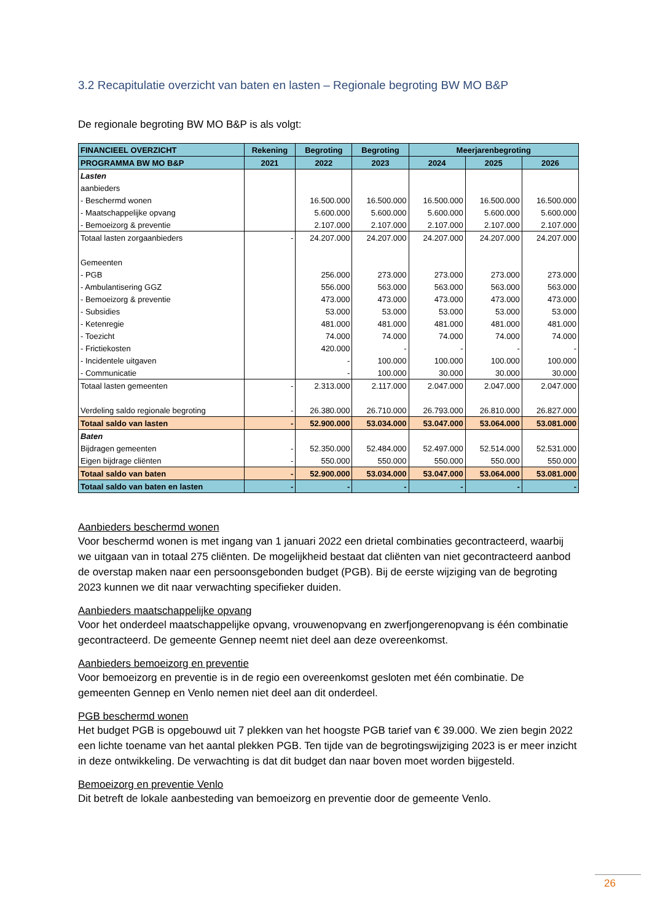3.2 Recapitulatie overzicht van baten en lasten – Regionale begroting BW MO B&P
De regionale begroting BW MO B&P is als volgt:
| FINANCIEEL OVERZICHT | Rekening | Begroting | Begroting | Meerjarenbegroting | | |
| --- | --- | --- | --- | --- | --- | --- |
| PROGRAMMA BW MO B&P | 2021 | 2022 | 2023 | 2024 | 2025 | 2026 |
| Lasten | | | | | | |
| aanbieders | | | | | | |
| - Beschermd wonen | | 16.500.000 | 16.500.000 | 16.500.000 | 16.500.000 | 16.500.000 |
| - Maatschappelijke opvang | | 5.600.000 | 5.600.000 | 5.600.000 | 5.600.000 | 5.600.000 |
| - Bemoeizorg & preventie | | 2.107.000 | 2.107.000 | 2.107.000 | 2.107.000 | 2.107.000 |
| Totaal lasten zorgaanbieders | - | 24.207.000 | 24.207.000 | 24.207.000 | 24.207.000 | 24.207.000 |
| Gemeenten | | | | | | |
| - PGB | | 256.000 | 273.000 | 273.000 | 273.000 | 273.000 |
| - Ambulantisering GGZ | | 556.000 | 563.000 | 563.000 | 563.000 | 563.000 |
| - Bemoeizorg & preventie | | 473.000 | 473.000 | 473.000 | 473.000 | 473.000 |
| - Subsidies | | 53.000 | 53.000 | 53.000 | 53.000 | 53.000 |
| - Ketenregie | | 481.000 | 481.000 | 481.000 | 481.000 | 481.000 |
| - Toezicht | | 74.000 | 74.000 | 74.000 | 74.000 | 74.000 |
| - Frictiekosten | | 420.000 | - | - | - | - |
| - Incidentele uitgaven | | - | 100.000 | 100.000 | 100.000 | 100.000 |
| - Communicatie | | - | 100.000 | 30.000 | 30.000 | 30.000 |
| Totaal lasten gemeenten | - | 2.313.000 | 2.117.000 | 2.047.000 | 2.047.000 | 2.047.000 |
| Verdeling saldo regionale begroting | - | 26.380.000 | 26.710.000 | 26.793.000 | 26.810.000 | 26.827.000 |
| Totaal saldo van lasten | - | 52.900.000 | 53.034.000 | 53.047.000 | 53.064.000 | 53.081.000 |
| Baten | | | | | | |
| Bijdragen gemeenten | - | 52.350.000 | 52.484.000 | 52.497.000 | 52.514.000 | 52.531.000 |
| Eigen bijdrage cliënten | - | 550.000 | 550.000 | 550.000 | 550.000 | 550.000 |
| Totaal saldo van baten | - | 52.900.000 | 53.034.000 | 53.047.000 | 53.064.000 | 53.081.000 |
| Totaal saldo van baten en lasten | - | - | - | - | - | - |
Aanbieders beschermd wonen
Voor beschermd wonen is met ingang van 1 januari 2022 een drietal combinaties gecontracteerd, waarbij we uitgaan van in totaal 275 cliënten. De mogelijkheid bestaat dat cliënten van niet gecontracteerd aanbod de overstap maken naar een persoonsgebonden budget (PGB). Bij de eerste wijziging van de begroting 2023 kunnen we dit naar verwachting specifieker duiden.
Aanbieders maatschappelijke opvang
Voor het onderdeel maatschappelijke opvang, vrouwenopvang en zwerfjongerenopvang is één combinatie gecontracteerd. De gemeente Gennep neemt niet deel aan deze overeenkomst.
Aanbieders bemoeizorg en preventie
Voor bemoeizorg en preventie is in de regio een overeenkomst gesloten met één combinatie. De gemeenten Gennep en Venlo nemen niet deel aan dit onderdeel.
PGB beschermd wonen
Het budget PGB is opgebouwd uit 7 plekken van het hoogste PGB tarief van € 39.000. We zien begin 2022 een lichte toename van het aantal plekken PGB. Ten tijde van de begrotingswijziging 2023 is er meer inzicht in deze ontwikkeling. De verwachting is dat dit budget dan naar boven moet worden bijgesteld.
Bemoeizorg en preventie Venlo
Dit betreft de lokale aanbesteding van bemoeizorg en preventie door de gemeente Venlo.
26